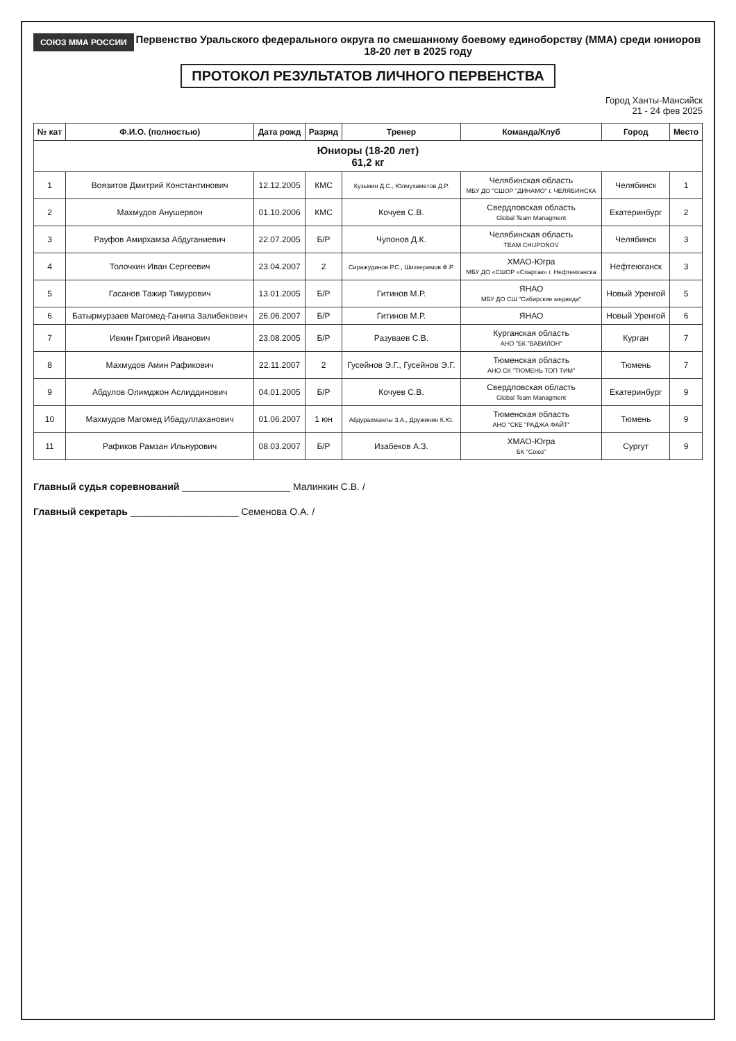СОЮЗ ММА РОССИИ
Первенство Уральского федерального округа по смешанному боевому единоборству (ММА) среди юниоров 18-20 лет в 2025 году
ПРОТОКОЛ РЕЗУЛЬТАТОВ ЛИЧНОГО ПЕРВЕНСТВА
Город Ханты-Мансийск
21 - 24 фев 2025
| № кат | Ф.И.О. (полностью) | Дата рожд | Разряд | Тренер | Команда/Клуб | Город | Место |
| --- | --- | --- | --- | --- | --- | --- | --- |
| Юниоры (18-20 лет) 61,2 кг | | | | | | | |
| 1 | Воязитов Дмитрий Константинович | 12.12.2005 | КМС | Кузьмин Д.С., Юлмухаметов Д.Р. | Челябинская область МБУ ДО "СШОР "ДИНАМО" г. ЧЕЛЯБИНСКА | Челябинск | 1 |
| 2 | Махмудов Анушервон | 01.10.2006 | КМС | Кочуев С.В. | Свердловская область Global Team Managment | Екатеринбург | 2 |
| 3 | Рауфов Амирхамза Абдуганиевич | 22.07.2005 | Б/Р | Чупонов Д.К. | Челябинская область TEAM CHUPONOV | Челябинск | 3 |
| 4 | Толочкин Иван Сергеевич | 23.04.2007 | 2 | Сиражудинов Р.С., Шихкеримов Ф.Р. | ХМАО-Югра МБУ ДО «СШОР «Спартак» г. Нефтеюганска | Нефтеюганск | 3 |
| 5 | Гасанов Тажир Тимурович | 13.01.2005 | Б/Р | Гитинов М.Р. | ЯНАО МБУ ДО СШ "Сибирские медведи" | Новый Уренгой | 5 |
| 6 | Батырмурзаев Магомед-Ганипа Залибекович | 26.06.2007 | Б/Р | Гитинов М.Р. | ЯНАО | Новый Уренгой | 6 |
| 7 | Ивкин Григорий Иванович | 23.08.2005 | Б/Р | Разуваев С.В. | Курганская область АНО "БК "ВАВИЛОН" | Курган | 7 |
| 8 | Махмудов Амин Рафикович | 22.11.2007 | 2 | Гусейнов Э.Г., Гусейнов Э.Г. | Тюменская область АНО СК "ТЮМЕНЬ ТОП ТИМ" | Тюмень | 7 |
| 9 | Абдулов Олимджон Аслиддинович | 04.01.2005 | Б/Р | Кочуев С.В. | Свердловская область Global Team Managment | Екатеринбург | 9 |
| 10 | Махмудов Магомед Ибадуллаханович | 01.06.2007 | 1 юн | Абдурахманлы З.А., Дружинин К.Ю. | Тюменская область АНО "СКЕ "РАДЖА ФАЙТ" | Тюмень | 9 |
| 11 | Рафиков Рамзан Ильнурович | 08.03.2007 | Б/Р | Изабеков А.З. | ХМАО-Югра БК "Союз" | Сургут | 9 |
Главный судья соревнований ____________________ Малинкин С.В. /
Главный секретарь ____________________ Семенова О.А. /